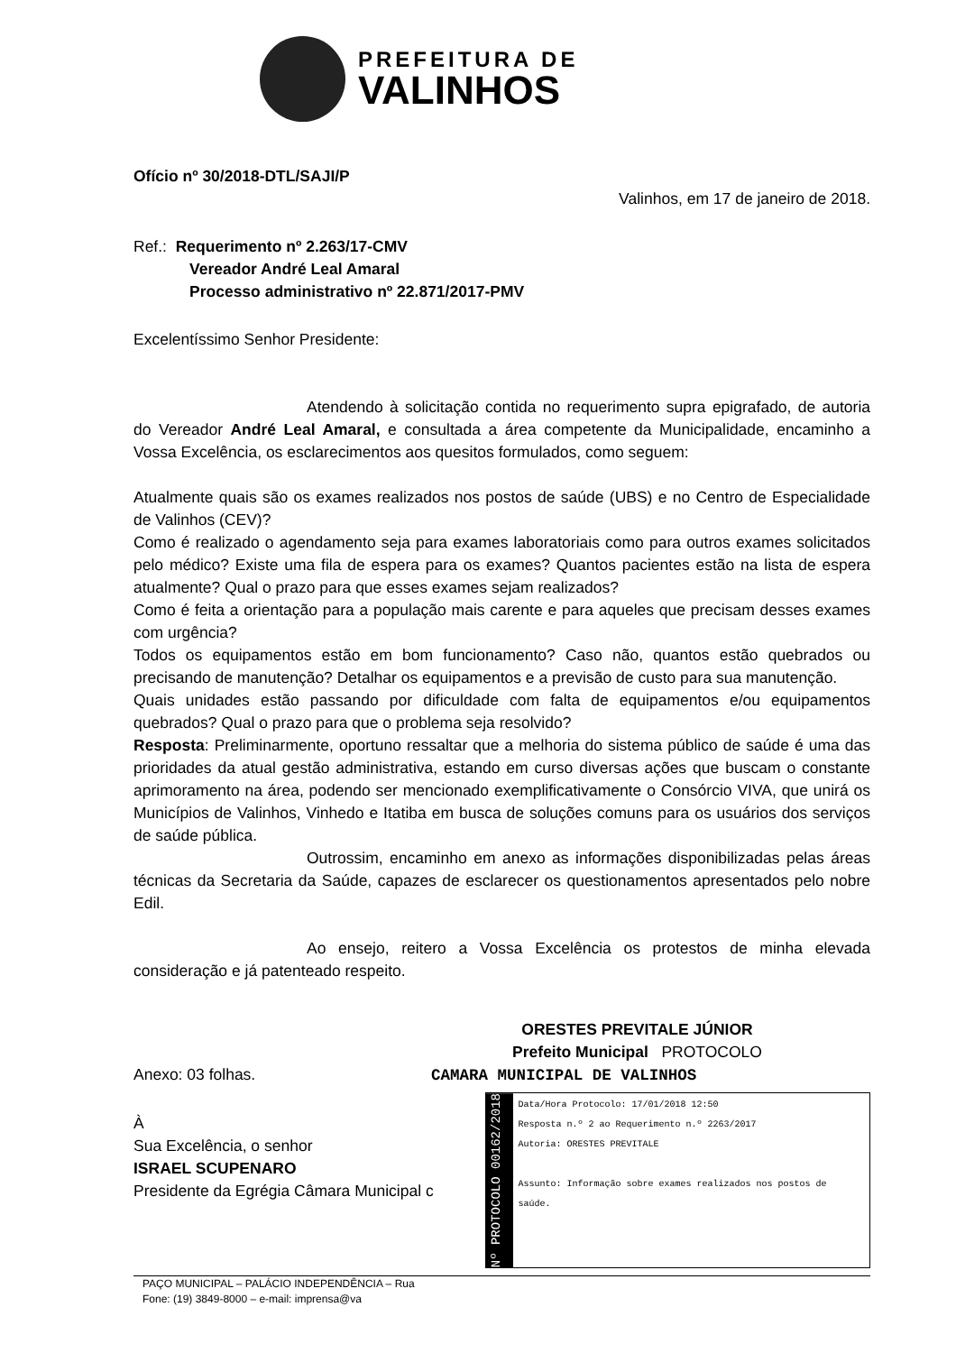PREFEITURA DE
VALINHOS
Ofício nº 30/2018-DTL/SAJI/P
Valinhos, em 17 de janeiro de 2018.
Ref.: Requerimento nº 2.263/17-CMV
Vereador André Leal Amaral
Processo administrativo nº 22.871/2017-PMV
Excelentíssimo Senhor Presidente:
Atendendo à solicitação contida no requerimento supra epigrafado, de autoria do Vereador André Leal Amaral, e consultada a área competente da Municipalidade, encaminho a Vossa Excelência, os esclarecimentos aos quesitos formulados, como seguem:
Atualmente quais são os exames realizados nos postos de saúde (UBS) e no Centro de Especialidade de Valinhos (CEV)?
Como é realizado o agendamento seja para exames laboratoriais como para outros exames solicitados pelo médico? Existe uma fila de espera para os exames? Quantos pacientes estão na lista de espera atualmente? Qual o prazo para que esses exames sejam realizados?
Como é feita a orientação para a população mais carente e para aqueles que precisam desses exames com urgência?
Todos os equipamentos estão em bom funcionamento? Caso não, quantos estão quebrados ou precisando de manutenção? Detalhar os equipamentos e a previsão de custo para sua manutenção.
Quais unidades estão passando por dificuldade com falta de equipamentos e/ou equipamentos quebrados? Qual o prazo para que o problema seja resolvido?
Resposta: Preliminarmente, oportuno ressaltar que a melhoria do sistema público de saúde é uma das prioridades da atual gestão administrativa, estando em curso diversas ações que buscam o constante aprimoramento na área, podendo ser mencionado exemplificativamente o Consórcio VIVA, que unirá os Municípios de Valinhos, Vinhedo e Itatiba em busca de soluções comuns para os usuários dos serviços de saúde pública.
Outrossim, encaminho em anexo as informações disponibilizadas pelas áreas técnicas da Secretaria da Saúde, capazes de esclarecer os questionamentos apresentados pelo nobre Edil.
Ao ensejo, reitero a Vossa Excelência os protestos de minha elevada consideração e já patenteado respeito.
ORESTES PREVITALE JÚNIOR
Prefeito Municipal PROTOCOLO
Anexo: 03 folhas. CAMARA MUNICIPAL DE VALINHOS
À
Sua Excelência, o senhor
ISRAEL SCUPENARO
Presidente da Egrégia Câmara Municipal c
Nº PROTOCOLO 00162/2018
Data/Hora Protocolo: 17/01/2018 12:50
Resposta n.º 2 ao Requerimento n.º 2263/2017
Autoria: ORESTES PREVITALE
Assunto: Informação sobre exames realizados nos postos de saúde.
PAÇO MUNICIPAL – PALÁCIO INDEPENDÊNCIA – Rua
Fone: (19) 3849-8000 – e-mail: imprensa@va